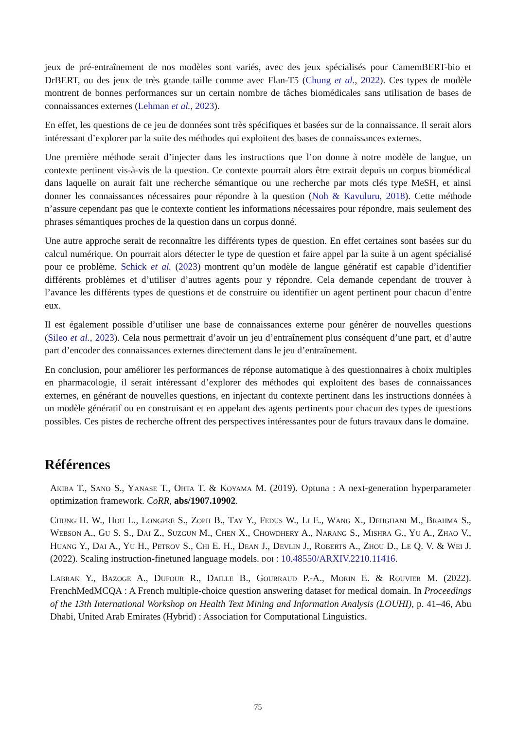jeux de pré-entraînement de nos modèles sont variés, avec des jeux spécialisés pour CamemBERT-bio et DrBERT, ou des jeux de très grande taille comme avec Flan-T5 (Chung et al., 2022). Ces types de modèle montrent de bonnes performances sur un certain nombre de tâches biomédicales sans utilisation de bases de connaissances externes (Lehman et al., 2023).
En effet, les questions de ce jeu de données sont très spécifiques et basées sur de la connaissance. Il serait alors intéressant d’explorer par la suite des méthodes qui exploitent des bases de connaissances externes.
Une première méthode serait d’injecter dans les instructions que l’on donne à notre modèle de langue, un contexte pertinent vis-à-vis de la question. Ce contexte pourrait alors être extrait depuis un corpus biomédical dans laquelle on aurait fait une recherche sémantique ou une recherche par mots clés type MeSH, et ainsi donner les connaissances nécessaires pour répondre à la question (Noh & Kavuluru, 2018). Cette méthode n’assure cependant pas que le contexte contient les informations nécessaires pour répondre, mais seulement des phrases sémantiques proches de la question dans un corpus donné.
Une autre approche serait de reconnaître les différents types de question. En effet certaines sont basées sur du calcul numérique. On pourrait alors détecter le type de question et faire appel par la suite à un agent spécialisé pour ce problème. Schick et al. (2023) montrent qu’un modèle de langue génératif est capable d’identifier différents problèmes et d’utiliser d’autres agents pour y répondre. Cela demande cependant de trouver à l’avance les différents types de questions et de construire ou identifier un agent pertinent pour chacun d’entre eux.
Il est également possible d’utiliser une base de connaissances externe pour générer de nouvelles questions (Sileo et al., 2023). Cela nous permettrait d’avoir un jeu d’entraînement plus conséquent d’une part, et d’autre part d’encoder des connaissances externes directement dans le jeu d’entraînement.
En conclusion, pour améliorer les performances de réponse automatique à des questionnaires à choix multiples en pharmacologie, il serait intéressant d’explorer des méthodes qui exploitent des bases de connaissances externes, en générant de nouvelles questions, en injectant du contexte pertinent dans les instructions données à un modèle génératif ou en construisant et en appelant des agents pertinents pour chacun des types de questions possibles. Ces pistes de recherche offrent des perspectives intéressantes pour de futurs travaux dans le domaine.
Références
Akiba T., Sano S., Yanase T., Ohta T. & Koyama M. (2019). Optuna : A next-generation hyperparameter optimization framework. CoRR, abs/1907.10902.
Chung H. W., Hou L., Longpre S., Zoph B., Tay Y., Fedus W., Li E., Wang X., Dehghani M., Brahma S., Webson A., Gu S. S., Dai Z., Suzgun M., Chen X., Chowdhery A., Narang S., Mishra G., Yu A., Zhao V., Huang Y., Dai A., Yu H., Petrov S., Chi E. H., Dean J., Devlin J., Roberts A., Zhou D., Le Q. V. & Wei J. (2022). Scaling instruction-finetuned language models. doi : 10.48550/ARXIV.2210.11416.
Labrak Y., Bazoge A., Dufour R., Daille B., Gourraud P.-A., Morin E. & Rouvier M. (2022). FrenchMedMCQA : A French multiple-choice question answering dataset for medical domain. In Proceedings of the 13th International Workshop on Health Text Mining and Information Analysis (LOUHI), p. 41–46, Abu Dhabi, United Arab Emirates (Hybrid) : Association for Computational Linguistics.
75